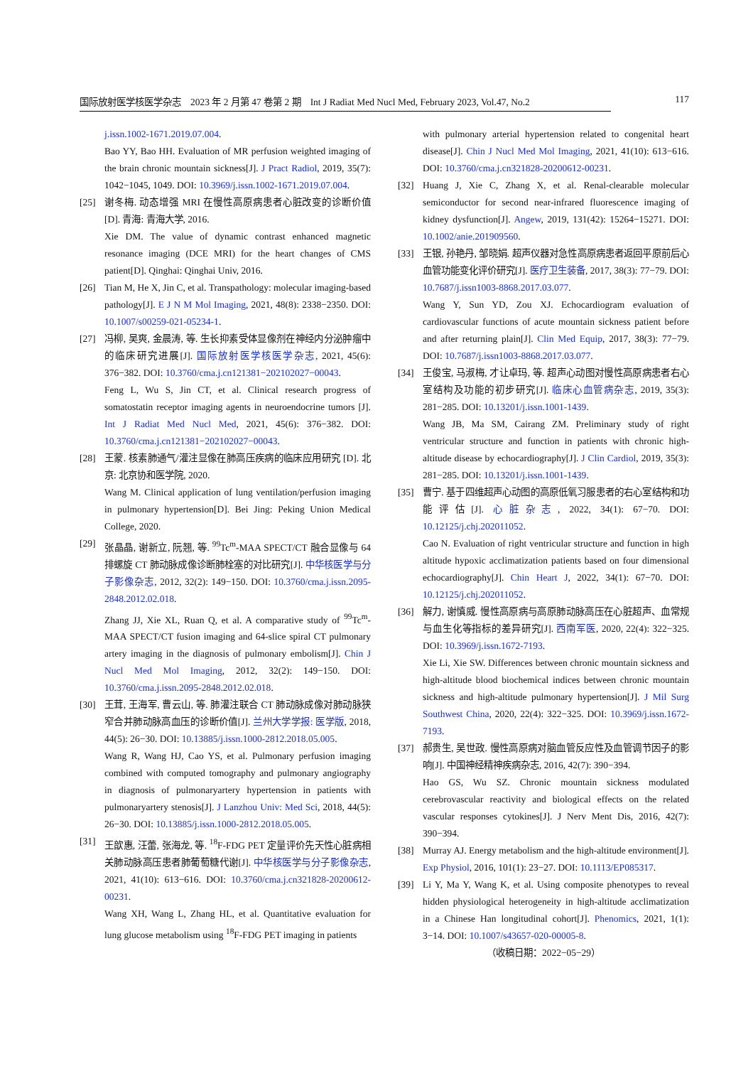国际放射医学核医学杂志　2023 年 2 月第 47 卷第 2 期　Int J Radiat Med Nucl Med, February 2023, Vol.47, No.2 117
j.issn.1002-1671.2019.07.004.
Bao YY, Bao HH. Evaluation of MR perfusion weighted imaging of the brain chronic mountain sickness[J]. J Pract Radiol, 2019, 35(7): 1042−1045, 1049. DOI: 10.3969/j.issn.1002-1671.2019.07.004.
[25] 谢冬梅. 动态增强 MRI 在慢性高原病患者心脏改变的诊断价值 [D]. 青海: 青海大学, 2016.
Xie DM. The value of dynamic contrast enhanced magnetic resonance imaging (DCE MRI) for the heart changes of CMS patient[D]. Qinghai: Qinghai Univ, 2016.
[26] Tian M, He X, Jin C, et al. Transpathology: molecular imaging-based pathology[J]. E J N M Mol Imaging, 2021, 48(8): 2338−2350. DOI: 10.1007/s00259-021-05234-1.
[27] 冯柳, 吴爽, 金晨涛, 等. 生长抑素受体显像剂在神经内分泌肿瘤中的临床研究进展[J]. 国际放射医学核医学杂志, 2021, 45(6): 376−382. DOI: 10.3760/cma.j.cn121381−202102027−00043.
Feng L, Wu S, Jin CT, et al. Clinical research progress of somatostatin receptor imaging agents in neuroendocrine tumors [J]. Int J Radiat Med Nucl Med, 2021, 45(6): 376−382. DOI: 10.3760/cma.j.cn121381−202102027−00043.
[28] 王蒙. 核素肺通气/灌注显像在肺高压疾病的临床应用研究 [D]. 北京: 北京协和医学院, 2020.
Wang M. Clinical application of lung ventilation/perfusion imaging in pulmonary hypertension[D]. Bei Jing: Peking Union Medical College, 2020.
[29] 张晶晶, 谢新立, 阮翘, 等. <sup>99</sup>Tc<sup>m</sup>-MAA SPECT/CT 融合显像与 64 排螺旋 CT 肺动脉成像诊断肺栓塞的对比研究[J]. 中华核医学与分子影像杂志, 2012, 32(2): 149−150. DOI: 10.3760/cma.j.issn.2095-2848.2012.02.018.
Zhang JJ, Xie XL, Ruan Q, et al. A comparative study of <sup>99</sup>Tc<sup>m</sup>-MAA SPECT/CT fusion imaging and 64-slice spiral CT pulmonary artery imaging in the diagnosis of pulmonary embolism[J]. Chin J Nucl Med Mol Imaging, 2012, 32(2): 149−150. DOI: 10.3760/cma.j.issn.2095-2848.2012.02.018.
[30] 王茸, 王海军, 曹云山, 等. 肺灌注联合 CT 肺动脉成像对肺动脉狭窄合并肺动脉高血压的诊断价值[J]. 兰州大学学报: 医学版, 2018, 44(5): 26−30. DOI: 10.13885/j.issn.1000-2812.2018.05.005.
Wang R, Wang HJ, Cao YS, et al. Pulmonary perfusion imaging combined with computed tomography and pulmonary angiography in diagnosis of pulmonaryartery hypertension in patients with pulmonaryartery stenosis[J]. J Lanzhou Univ: Med Sci, 2018, 44(5): 26−30. DOI: 10.13885/j.issn.1000-2812.2018.05.005.
[31] 王歆惠, 汪蕾, 张海龙, 等. <sup>18</sup>F-FDG PET 定量评价先天性心脏病相关肺动脉高压患者肺葡萄糖代谢[J]. 中华核医学与分子影像杂志, 2021, 41(10): 613−616. DOI: 10.3760/cma.j.cn321828-20200612-00231.
Wang XH, Wang L, Zhang HL, et al. Quantitative evaluation for lung glucose metabolism using <sup>18</sup>F-FDG PET imaging in patients
with pulmonary arterial hypertension related to congenital heart disease[J]. Chin J Nucl Med Mol Imaging, 2021, 41(10): 613−616. DOI: 10.3760/cma.j.cn321828-20200612-00231.
[32] Huang J, Xie C, Zhang X, et al. Renal-clearable molecular semiconductor for second near-infrared fluorescence imaging of kidney dysfunction[J]. Angew, 2019, 131(42): 15264−15271. DOI: 10.1002/anie.201909560.
[33] 王银, 孙艳丹, 邹晓娟. 超声仪器对急性高原病患者返回平原前后心血管功能变化评价研究[J]. 医疗卫生装备, 2017, 38(3): 77−79. DOI: 10.7687/j.issn1003-8868.2017.03.077.
Wang Y, Sun YD, Zou XJ. Echocardiogram evaluation of cardiovascular functions of acute mountain sickness patient before and after returning plain[J]. Clin Med Equip, 2017, 38(3): 77−79. DOI: 10.7687/j.issn1003-8868.2017.03.077.
[34] 王俊宝, 马淑梅, 才让卓玛, 等. 超声心动图对慢性高原病患者右心室结构及功能的初步研究[J]. 临床心血管病杂志, 2019, 35(3): 281−285. DOI: 10.13201/j.issn.1001-1439.
Wang JB, Ma SM, Cairang ZM. Preliminary study of right ventricular structure and function in patients with chronic high-altitude disease by echocardiography[J]. J Clin Cardiol, 2019, 35(3): 281−285. DOI: 10.13201/j.issn.1001-1439.
[35] 曹宁. 基于四维超声心动图的高原低氧习服患者的右心室结构和功能评估[J]. 心脏杂志, 2022, 34(1): 67−70. DOI: 10.12125/j.chj.202011052.
Cao N. Evaluation of right ventricular structure and function in high altitude hypoxic acclimatization patients based on four dimensional echocardiography[J]. Chin Heart J, 2022, 34(1): 67−70. DOI: 10.12125/j.chj.202011052.
[36] 解力, 谢慎威. 慢性高原病与高原肺动脉高压在心脏超声、血常规与血生化等指标的差异研究[J]. 西南军医, 2020, 22(4): 322−325. DOI: 10.3969/j.issn.1672-7193.
Xie Li, Xie SW. Differences between chronic mountain sickness and high-altitude blood biochemical indices between chronic mountain sickness and high-altitude pulmonary hypertension[J]. J Mil Surg Southwest China, 2020, 22(4): 322−325. DOI: 10.3969/j.issn.1672-7193.
[37] 郝贵生, 吴世政. 慢性高原病对脑血管反应性及血管调节因子的影响[J]. 中国神经精神疾病杂志, 2016, 42(7): 390−394.
Hao GS, Wu SZ. Chronic mountain sickness modulated cerebrovascular reactivity and biological effects on the related vascular responses cytokines[J]. J Nerv Ment Dis, 2016, 42(7): 390−394.
[38] Murray AJ. Energy metabolism and the high-altitude environment[J]. Exp Physiol, 2016, 101(1): 23−27. DOI: 10.1113/EP085317.
[39] Li Y, Ma Y, Wang K, et al. Using composite phenotypes to reveal hidden physiological heterogeneity in high-altitude acclimatization in a Chinese Han longitudinal cohort[J]. Phenomics, 2021, 1(1): 3−14. DOI: 10.1007/s43657-020-00005-8.
（收稿日期：2022−05−29）